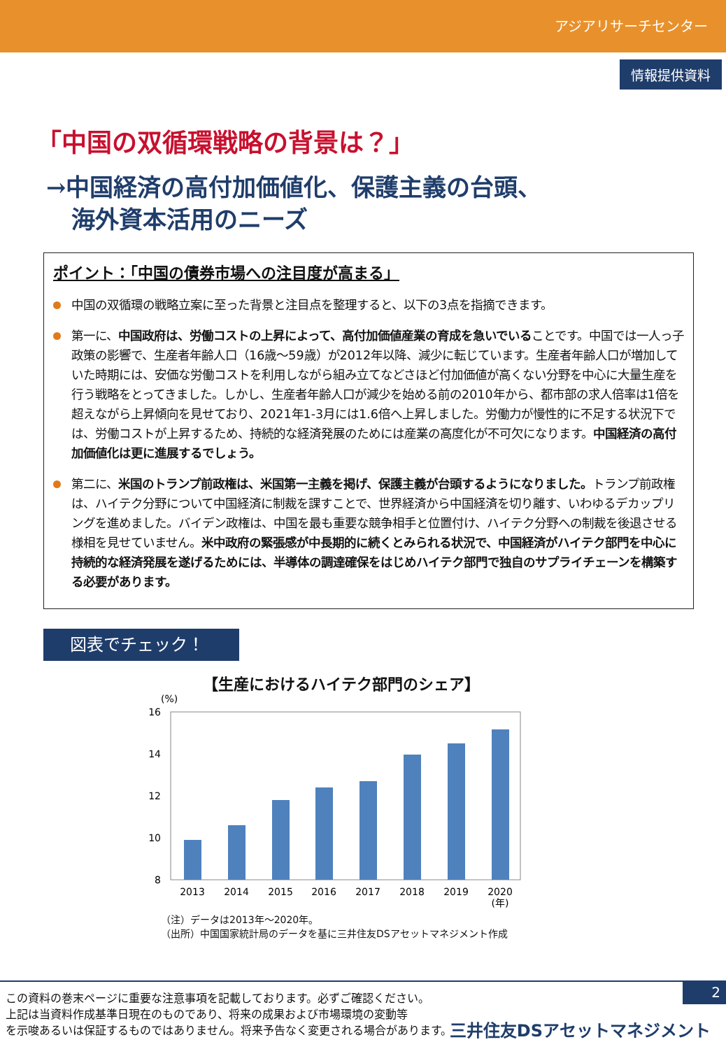アジアリサーチセンター
情報提供資料
「中国の双循環戦略の背景は？」
→中国経済の高付加価値化、保護主義の台頭、
海外資本活用のニーズ
ポイント：「中国の債券市場への注目度が高まる」
中国の双循環の戦略立案に至った背景と注目点を整理すると、以下の3点を指摘できます。
第一に、中国政府は、労働コストの上昇によって、高付加価値産業の育成を急いでいることです。中国では一人っ子政策の影響で、生産者年齢人口（16歳～59歳）が2012年以降、減少に転じています。生産者年齢人口が増加していた時期には、安価な労働コストを利用しながら組み立てなどさほど付加価値が高くない分野を中心に大量生産を行う戦略をとってきました。しかし、生産者年齢人口が減少を始める前の2010年から、都市部の求人倍率は1倍を超えながら上昇傾向を見せており、2021年1-3月には1.6倍へ上昇しました。労働力が慢性的に不足する状況下では、労働コストが上昇するため、持続的な経済発展のためには産業の高度化が不可欠になります。中国経済の高付加価値化は更に進展するでしょう。
第二に、米国のトランプ前政権は、米国第一主義を掲げ、保護主義が台頭するようになりました。トランプ前政権は、ハイテク分野について中国経済に制裁を課すことで、世界経済から中国経済を切り離す、いわゆるデカップリングを進めました。バイデン政権は、中国を最も重要な競争相手と位置付け、ハイテク分野への制裁を後退させる様相を見せていません。米中政府の緊張感が中長期的に続くとみられる状況で、中国経済がハイテク部門を中心に持続的な経済発展を遂げるためには、半導体の調達確保をはじめハイテク部門で独自のサプライチェーンを構築する必要があります。
図表でチェック！
【生産におけるハイテク部門のシェア】
(%)
16
14
12
10
8
2013
2014
2015
2016
2017
2018
2019
2020
(年)
（注）データは2013年～2020年。
（出所）中国国家統計局のデータを基に三井住友DSアセットマネジメント作成
2
この資料の巻末ページに重要な注意事項を記載しております。必ずご確認ください。
上記は当資料作成基準日現在のものであり、将来の成果および市場環境の変動等
を示唆あるいは保証するものではありません。将来予告なく変更される場合があります。
三井住友DSアセットマネジメント